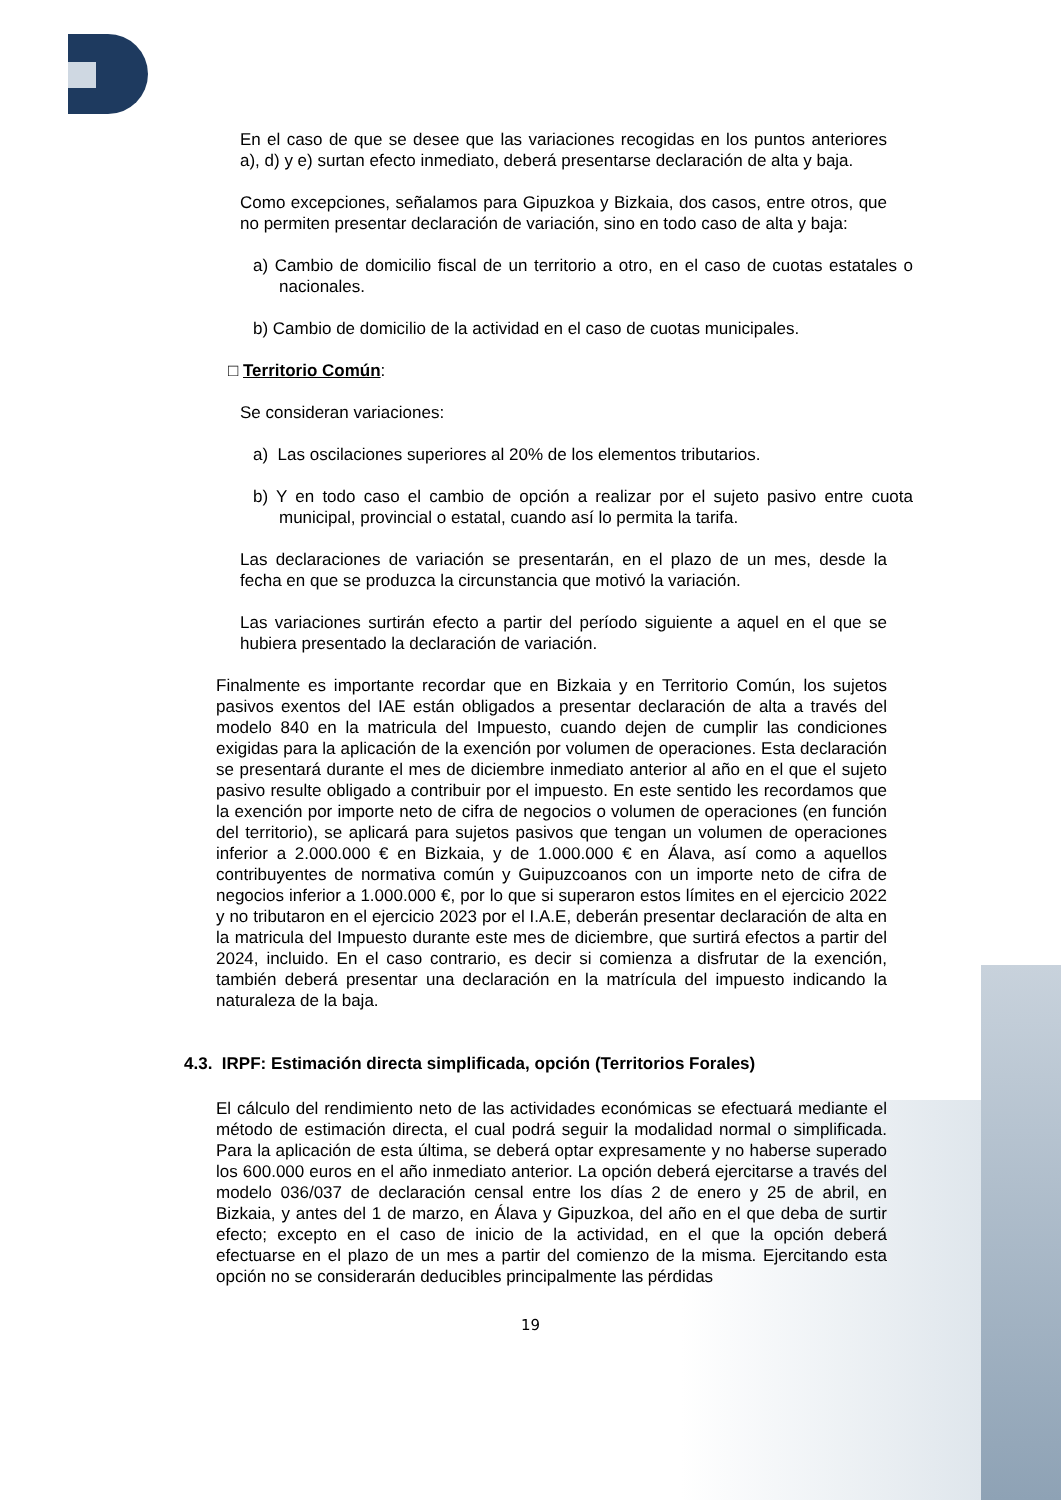En el caso de que se desee que las variaciones recogidas en los puntos anteriores a), d) y e) surtan efecto inmediato, deberá presentarse declaración de alta y baja.
Como excepciones, señalamos para Gipuzkoa y Bizkaia, dos casos, entre otros, que no permiten presentar declaración de variación, sino en todo caso de alta y baja:
a) Cambio de domicilio fiscal de un territorio a otro, en el caso de cuotas estatales o nacionales.
b) Cambio de domicilio de la actividad en el caso de cuotas municipales.
□ Territorio Común:
Se consideran variaciones:
a) Las oscilaciones superiores al 20% de los elementos tributarios.
b) Y en todo caso el cambio de opción a realizar por el sujeto pasivo entre cuota municipal, provincial o estatal, cuando así lo permita la tarifa.
Las declaraciones de variación se presentarán, en el plazo de un mes, desde la fecha en que se produzca la circunstancia que motivó la variación.
Las variaciones surtirán efecto a partir del período siguiente a aquel en el que se hubiera presentado la declaración de variación.
Finalmente es importante recordar que en Bizkaia y en Territorio Común, los sujetos pasivos exentos del IAE están obligados a presentar declaración de alta a través del modelo 840 en la matricula del Impuesto, cuando dejen de cumplir las condiciones exigidas para la aplicación de la exención por volumen de operaciones. Esta declaración se presentará durante el mes de diciembre inmediato anterior al año en el que el sujeto pasivo resulte obligado a contribuir por el impuesto. En este sentido les recordamos que la exención por importe neto de cifra de negocios o volumen de operaciones (en función del territorio), se aplicará para sujetos pasivos que tengan un volumen de operaciones inferior a 2.000.000 € en Bizkaia, y de 1.000.000 € en Álava, así como a aquellos contribuyentes de normativa común y Guipuzcoanos con un importe neto de cifra de negocios inferior a 1.000.000 €, por lo que si superaron estos límites en el ejercicio 2022 y no tributaron en el ejercicio 2023 por el I.A.E, deberán presentar declaración de alta en la matricula del Impuesto durante este mes de diciembre, que surtirá efectos a partir del 2024, incluido. En el caso contrario, es decir si comienza a disfrutar de la exención, también deberá presentar una declaración en la matrícula del impuesto indicando la naturaleza de la baja.
4.3. IRPF: Estimación directa simplificada, opción (Territorios Forales)
El cálculo del rendimiento neto de las actividades económicas se efectuará mediante el método de estimación directa, el cual podrá seguir la modalidad normal o simplificada. Para la aplicación de esta última, se deberá optar expresamente y no haberse superado los 600.000 euros en el año inmediato anterior. La opción deberá ejercitarse a través del modelo 036/037 de declaración censal entre los días 2 de enero y 25 de abril, en Bizkaia, y antes del 1 de marzo, en Álava y Gipuzkoa, del año en el que deba de surtir efecto; excepto en el caso de inicio de la actividad, en el que la opción deberá efectuarse en el plazo de un mes a partir del comienzo de la misma. Ejercitando esta opción no se considerarán deducibles principalmente las pérdidas
19